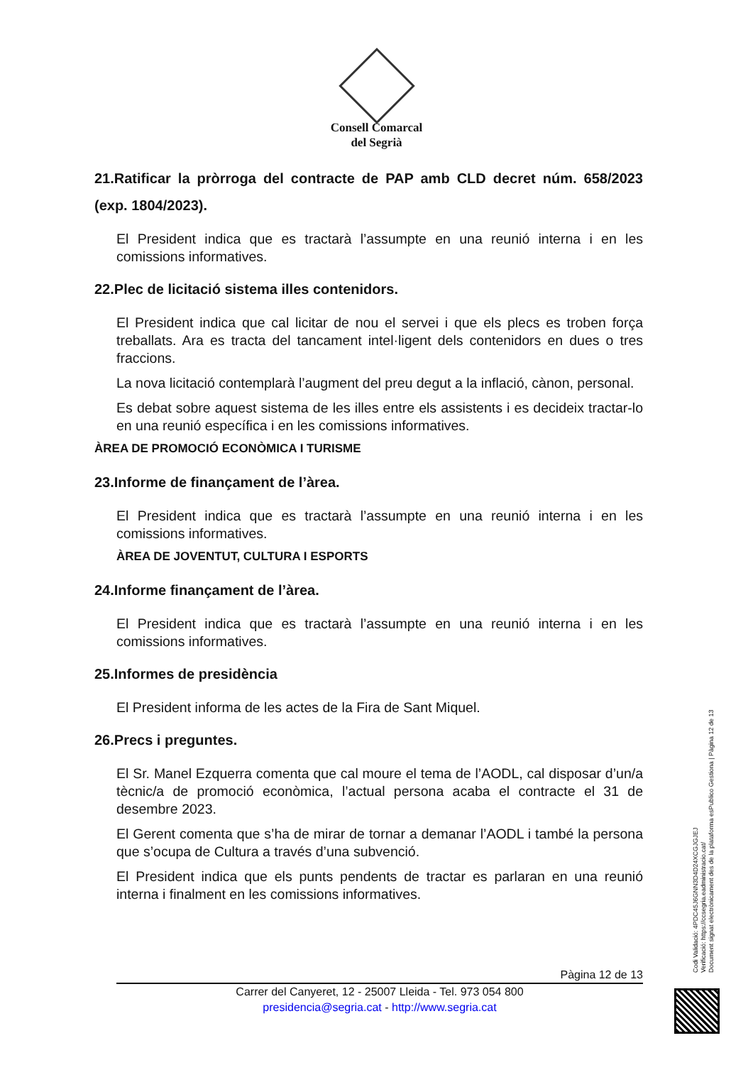Consell Comarcal
del Segrià
21.Ratificar la pròrroga del contracte de PAP amb CLD decret núm. 658/2023 (exp. 1804/2023).
El President indica que es tractarà l’assumpte en una reunió interna i en les comissions informatives.
22.Plec de licitació sistema illes contenidors.
El President indica que cal licitar de nou el servei i que els plecs es troben força treballats. Ara es tracta del tancament intel·ligent dels contenidors en dues o tres fraccions.
La nova licitació contemplarà l’augment del preu degut a la inflació, cànon, personal.
Es debat sobre aquest sistema de les illes entre els assistents i es decideix tractar-lo en una reunió específica i en les comissions informatives.
ÀREA DE PROMOCIÓ ECONÒMICA I TURISME
23.Informe de finançament de l’àrea.
El President indica que es tractarà l’assumpte en una reunió interna i en les comissions informatives.
ÀREA DE JOVENTUT, CULTURA I ESPORTS
24.Informe finançament de l’àrea.
El President indica que es tractarà l’assumpte en una reunió interna i en les comissions informatives.
25.Informes de presidència
El President informa de les actes de la Fira de Sant Miquel.
26.Precs i preguntes.
El Sr. Manel Ezquerra comenta que cal moure el tema de l’AODL, cal disposar d’un/a tècnic/a de promoció econòmica, l’actual persona acaba el contracte el 31 de desembre 2023.
El Gerent comenta que s’ha de mirar de tornar a demanar l’AODL i també la persona que s’ocupa de Cultura a través d’una subvenció.
El President indica que els punts pendents de tractar es parlaran en una reunió interna i finalment en les comissions informatives.
Pàgina 12 de 13
Carrer del Canyeret, 12 - 25007 Lleida - Tel. 973 054 800
presidencia@segria.cat - http://www.segria.cat
Codi Validació: 4PDC45J6GNN3D4D24XCGJGJEJ
Verificació: https://ccsegria.eadministracio.cat/
Document signat electrònicament des de la plataforma esPublico Gestiona | Pàgina 12 de 13